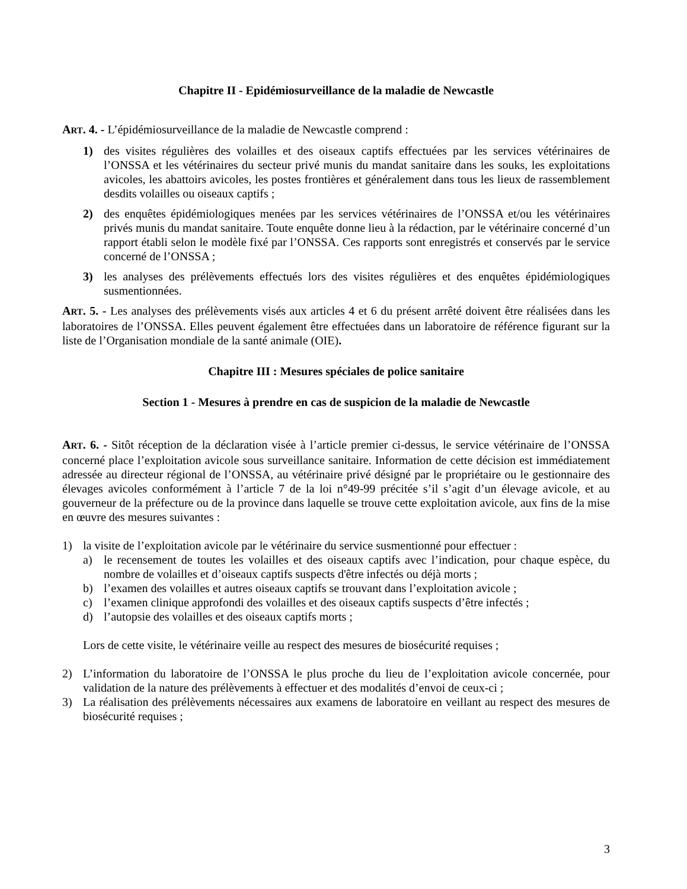Chapitre II - Epidémiosurveillance de la maladie de Newcastle
ART. 4. - L’épidémiosurveillance de la maladie de Newcastle comprend :
1) des visites régulières des volailles et des oiseaux captifs effectuées par les services vétérinaires de l’ONSSA et les vétérinaires du secteur privé munis du mandat sanitaire dans les souks, les exploitations avicoles, les abattoirs avicoles, les postes frontières et généralement dans tous les lieux de rassemblement desdits volailles ou oiseaux captifs ;
2) des enquêtes épidémiologiques menées par les services vétérinaires de l’ONSSA et/ou les vétérinaires privés munis du mandat sanitaire. Toute enquête donne lieu à la rédaction, par le vétérinaire concerné d’un rapport établi selon le modèle fixé par l’ONSSA. Ces rapports sont enregistrés et conservés par le service concerné de l’ONSSA ;
3) les analyses des prélèvements effectués lors des visites régulières et des enquêtes épidémiologiques susmentionnées.
ART. 5. - Les analyses des prélèvements visés aux articles 4 et 6 du présent arrêté doivent être réalisées dans les laboratoires de l’ONSSA. Elles peuvent également être effectuées dans un laboratoire de référence figurant sur la liste de l’Organisation mondiale de la santé animale (OIE).
Chapitre III : Mesures spéciales de police sanitaire
Section 1 - Mesures à prendre en cas de suspicion de la maladie de Newcastle
ART. 6. - Sitôt réception de la déclaration visée à l’article premier ci-dessus, le service vétérinaire de l’ONSSA concerné place l’exploitation avicole sous surveillance sanitaire. Information de cette décision est immédiatement adressée au directeur régional de l’ONSSA, au vétérinaire privé désigné par le propriétaire ou le gestionnaire des élevages avicoles conformément à l’article 7 de la loi n°49-99 précitée s’il s’agit d’un élevage avicole, et au gouverneur de la préfecture ou de la province dans laquelle se trouve cette exploitation avicole, aux fins de la mise en œuvre des mesures suivantes :
1) la visite de l’exploitation avicole par le vétérinaire du service susmentionné pour effectuer :
a) le recensement de toutes les volailles et des oiseaux captifs avec l’indication, pour chaque espèce, du nombre de volailles et d’oiseaux captifs suspects d'être infectés ou déjà morts ;
b) l’examen des volailles et autres oiseaux captifs se trouvant dans l’exploitation avicole ;
c) l’examen clinique approfondi des volailles et des oiseaux captifs suspects d’être infectés ;
d) l’autopsie des volailles et des oiseaux captifs morts ;
Lors de cette visite, le vétérinaire veille au respect des mesures de biosécurité requises ;
2) L’information du laboratoire de l’ONSSA le plus proche du lieu de l’exploitation avicole concernée, pour validation de la nature des prélèvements à effectuer et des modalités d’envoi de ceux-ci ;
3) La réalisation des prélèvements nécessaires aux examens de laboratoire en veillant au respect des mesures de biosécurité requises ;
3